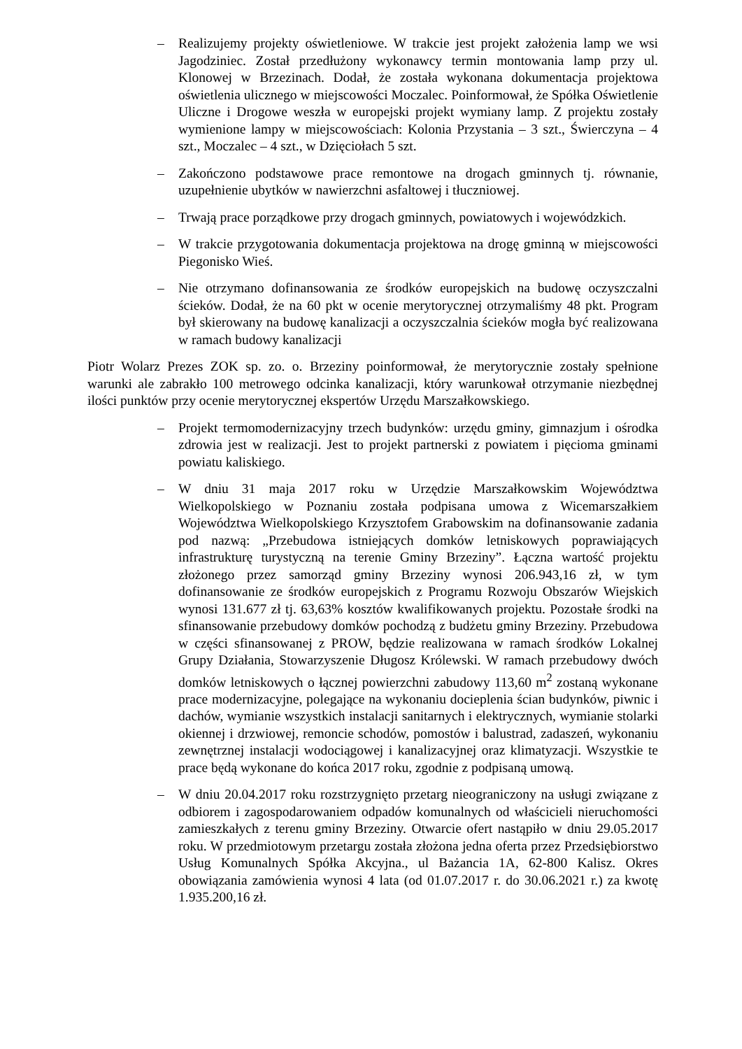– Realizujemy projekty oświetleniowe. W trakcie jest projekt założenia lamp we wsi Jagodziniec. Został przedłużony wykonawcy termin montowania lamp przy ul. Klonowej w Brzezinach. Dodał, że została wykonana dokumentacja projektowa oświetlenia ulicznego w miejscowości Moczalec. Poinformował, że Spółka Oświetlenie Uliczne i Drogowe weszła w europejski projekt wymiany lamp. Z projektu zostały wymienione lampy w miejscowościach: Kolonia Przystania – 3 szt., Świerczyna – 4 szt., Moczalec – 4 szt., w Dzięciołach 5 szt.
– Zakończono podstawowe prace remontowe na drogach gminnych tj. równanie, uzupełnienie ubytków w nawierzchni asfaltowej i tłuczniowej.
– Trwają prace porządkowe przy drogach gminnych, powiatowych i wojewódzkich.
– W trakcie przygotowania dokumentacja projektowa na drogę gminną w miejscowości Piegonisko Wieś.
– Nie otrzymano dofinansowania ze środków europejskich na budowę oczyszczalni ścieków. Dodał, że na 60 pkt w ocenie merytorycznej otrzymaliśmy 48 pkt. Program był skierowany na budowę kanalizacji a oczyszczalnia ścieków mogła być realizowana w ramach budowy kanalizacji
Piotr Wolarz Prezes ZOK sp. zo. o. Brzeziny poinformował, że merytorycznie zostały spełnione warunki ale zabrakło 100 metrowego odcinka kanalizacji, który warunkował otrzymanie niezbędnej ilości punktów przy ocenie merytorycznej ekspertów Urzędu Marszałkowskiego.
– Projekt termomodernizacyjny trzech budynków: urzędu gminy, gimnazjum i ośrodka zdrowia jest w realizacji. Jest to projekt partnerski z powiatem i pięcioma gminami powiatu kaliskiego.
– W dniu 31 maja 2017 roku w Urzędzie Marszałkowskim Województwa Wielkopolskiego w Poznaniu została podpisana umowa z Wicemarszałkiem Województwa Wielkopolskiego Krzysztofem Grabowskim na dofinansowanie zadania pod nazwą: „Przebudowa istniejących domków letniskowych poprawiających infrastrukturę turystyczną na terenie Gminy Brzeziny”. Łączna wartość projektu złożonego przez samorząd gminy Brzeziny wynosi 206.943,16 zł, w tym dofinansowanie ze środków europejskich z Programu Rozwoju Obszarów Wiejskich wynosi 131.677 zł tj. 63,63% kosztów kwalifikowanych projektu. Pozostałe środki na sfinansowanie przebudowy domków pochodzą z budżetu gminy Brzeziny. Przebudowa w części sfinansowanej z PROW, będzie realizowana w ramach środków Lokalnej Grupy Działania, Stowarzyszenie Długosz Królewski. W ramach przebudowy dwóch domków letniskowych o łącznej powierzchni zabudowy 113,60 m<sup>2</sup> zostaną wykonane prace modernizacyjne, polegające na wykonaniu docieplenia ścian budynków, piwnic i dachów, wymianie wszystkich instalacji sanitarnych i elektrycznych, wymianie stolarki okiennej i drzwiowej, remoncie schodów, pomostów i balustrad, zadaszeń, wykonaniu zewnętrznej instalacji wodociągowej i kanalizacyjnej oraz klimatyzacji. Wszystkie te prace będą wykonane do końca 2017 roku, zgodnie z podpisaną umową.
– W dniu 20.04.2017 roku rozstrzygnięto przetarg nieograniczony na usługi związane z odbiorem i zagospodarowaniem odpadów komunalnych od właścicieli nieruchomości zamieszkałych z terenu gminy Brzeziny. Otwarcie ofert nastąpiło w dniu 29.05.2017 roku. W przedmiotowym przetargu została złożona jedna oferta przez Przedsiębiorstwo Usług Komunalnych Spółka Akcyjna., ul Bażancia 1A, 62-800 Kalisz. Okres obowiązania zamówienia wynosi 4 lata (od 01.07.2017 r. do 30.06.2021 r.) za kwotę 1.935.200,16 zł.